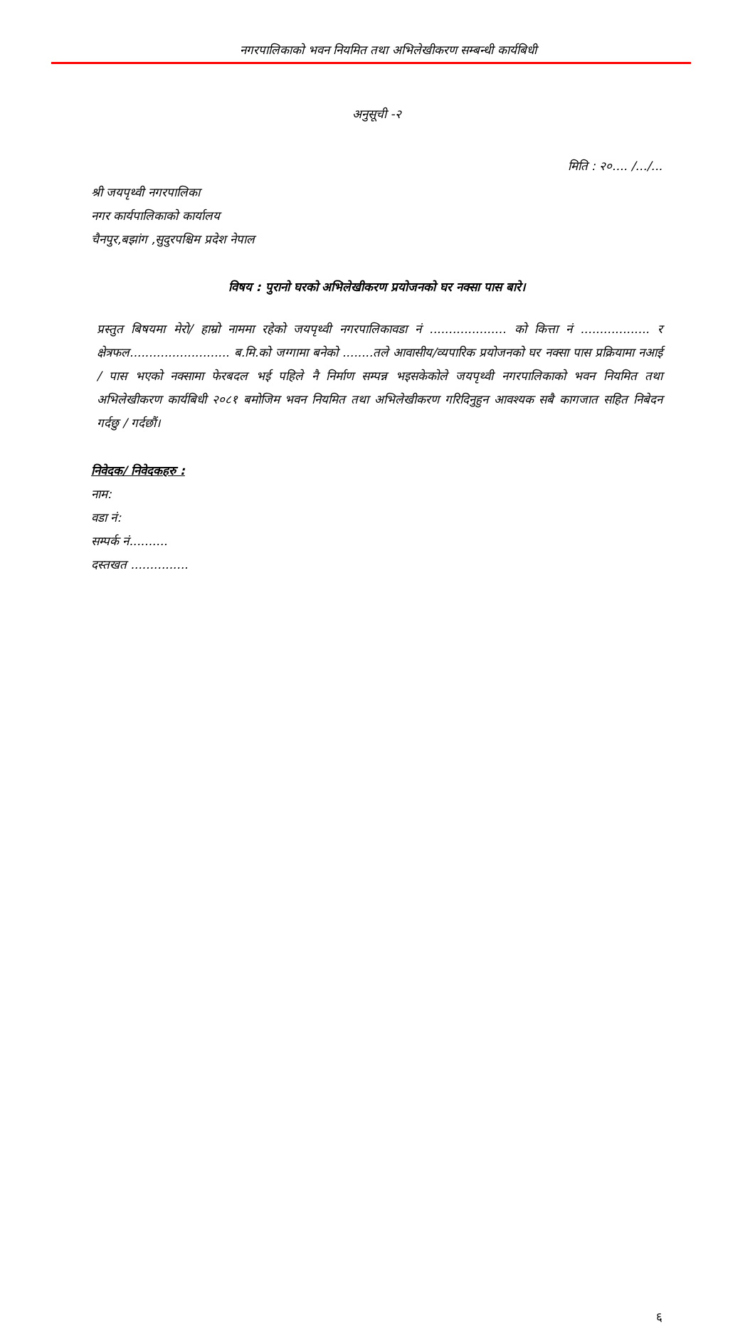नगरपालिकाको भवन नियमित तथा अभिलेखीकरण सम्बन्धी कार्यबिधी
अनुसूची -२
मिति : २०.... /.../...
श्री जयपृथ्वी नगरपालिका
नगर कार्यपालिकाको कार्यालय
चैनपुर,बझांग ,सुदुरपश्चिम प्रदेश नेपाल
विषय : पुरानो घरको अभिलेखीकरण प्रयोजनको घर नक्सा पास बारे।
प्रस्तुत बिषयमा मेरो/ हाम्रो नाममा रहेको जयपृथ्वी नगरपालिकावडा नं .................... को कित्ता नं .................. र क्षेत्रफल.......................... ब.मि.को जग्गामा बनेको ........तले आवासीय/व्यपारिक प्रयोजनको घर नक्सा पास प्रक्रियामा नआई / पास भएको नक्सामा फेरबदल भई पहिले नै निर्माण सम्पन्न भइसकेकोले जयपृथ्वी नगरपालिकाको भवन नियमित तथा अभिलेखीकरण कार्यबिधी २०८१ बमोजिम भवन नियमित तथा अभिलेखीकरण गरिदिनुहुन आवश्यक सबै कागजात सहित निबेदन गर्दछु / गर्दछौं।
निवेदक/ निवेदकहरु :
नाम:
वडा नं:
सम्पर्क नं..........
दस्तखत ...............
६